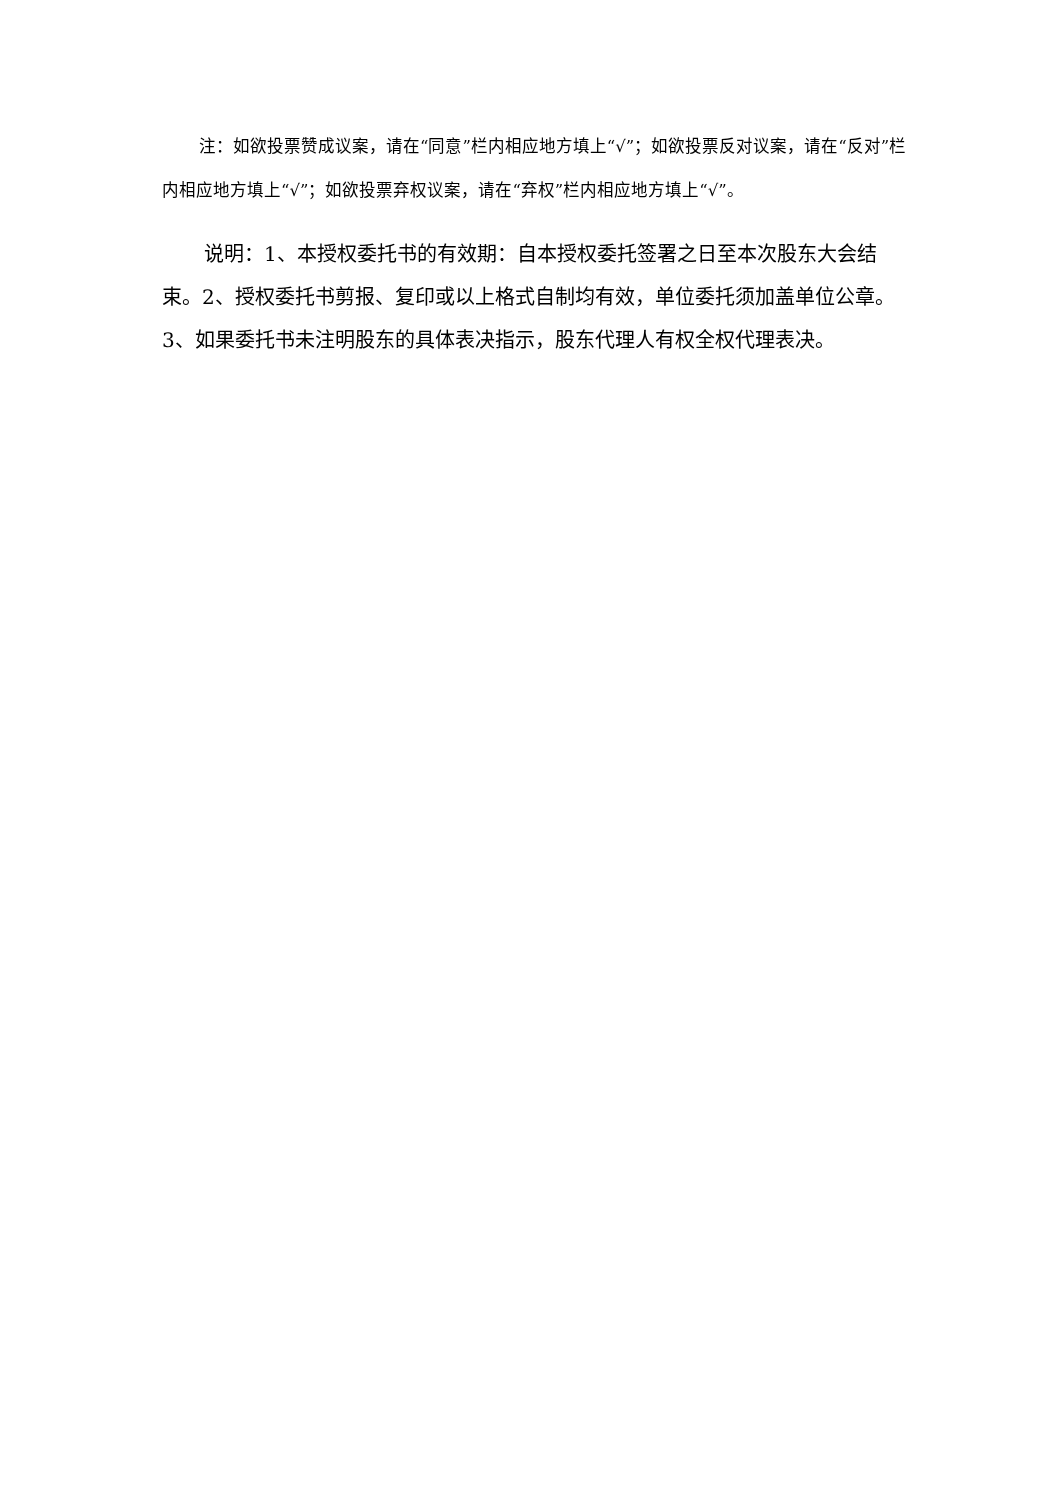注：如欲投票赞成议案，请在“同意”栏内相应地方填上“√”；如欲投票反对议案，请在“反对”栏内相应地方填上“√”；如欲投票弃权议案，请在“弃权”栏内相应地方填上“√”。
说明：1、本授权委托书的有效期：自本授权委托签署之日至本次股东大会结束。2、授权委托书剪报、复印或以上格式自制均有效，单位委托须加盖单位公章。3、如果委托书未注明股东的具体表决指示，股东代理人有权全权代理表决。